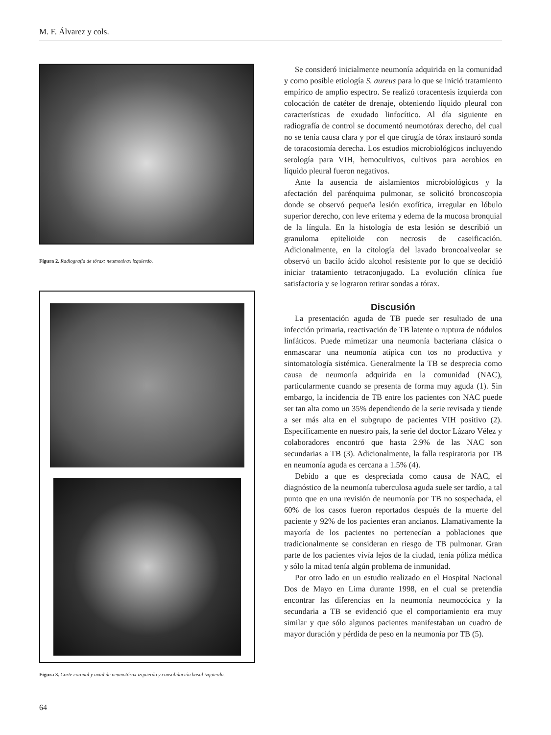M. F. Álvarez y cols.
Figura 2. Radiografía de tórax: neumotórax izquierdo.
Figura 3. Corte coronal y axial de neumotórax izquierdo y consolidación basal izquierda.
Se consideró inicialmente neumonía adquirida en la comunidad y como posible etiología S. aureus para lo que se inició tratamiento empírico de amplio espectro. Se realizó toracentesis izquierda con colocación de catéter de drenaje, obteniendo líquido pleural con características de exudado linfocítico. Al día siguiente en radiografía de control se documentó neumotórax derecho, del cual no se tenía causa clara y por el que cirugía de tórax instauró sonda de toracostomía derecha. Los estudios microbiológicos incluyendo serología para VIH, hemocultivos, cultivos para aerobios en líquido pleural fueron negativos.
Ante la ausencia de aislamientos microbiológicos y la afectación del parénquima pulmonar, se solicitó broncoscopia donde se observó pequeña lesión exofítica, irregular en lóbulo superior derecho, con leve eritema y edema de la mucosa bronquial de la língula. En la histología de esta lesión se describió un granuloma epitelioide con necrosis de caseificación. Adicionalmente, en la citología del lavado broncoalveolar se observó un bacilo ácido alcohol resistente por lo que se decidió iniciar tratamiento tetraconjugado. La evolución clínica fue satisfactoria y se lograron retirar sondas a tórax.
Discusión
La presentación aguda de TB puede ser resultado de una infección primaria, reactivación de TB latente o ruptura de nódulos linfáticos. Puede mimetizar una neumonía bacteriana clásica o enmascarar una neumonía atípica con tos no productiva y sintomatología sistémica. Generalmente la TB se desprecia como causa de neumonía adquirida en la comunidad (NAC), particularmente cuando se presenta de forma muy aguda (1). Sin embargo, la incidencia de TB entre los pacientes con NAC puede ser tan alta como un 35% dependiendo de la serie revisada y tiende a ser más alta en el subgrupo de pacientes VIH positivo (2). Específicamente en nuestro país, la serie del doctor Lázaro Vélez y colaboradores encontró que hasta 2.9% de las NAC son secundarias a TB (3). Adicionalmente, la falla respiratoria por TB en neumonía aguda es cercana a 1.5% (4).
Debido a que es despreciada como causa de NAC, el diagnóstico de la neumonía tuberculosa aguda suele ser tardío, a tal punto que en una revisión de neumonía por TB no sospechada, el 60% de los casos fueron reportados después de la muerte del paciente y 92% de los pacientes eran ancianos. Llamativamente la mayoría de los pacientes no pertenecían a poblaciones que tradicionalmente se consideran en riesgo de TB pulmonar. Gran parte de los pacientes vivía lejos de la ciudad, tenía póliza médica y sólo la mitad tenía algún problema de inmunidad.
Por otro lado en un estudio realizado en el Hospital Nacional Dos de Mayo en Lima durante 1998, en el cual se pretendía encontrar las diferencias en la neumonía neumocócica y la secundaria a TB se evidenció que el comportamiento era muy similar y que sólo algunos pacientes manifestaban un cuadro de mayor duración y pérdida de peso en la neumonía por TB (5).
64